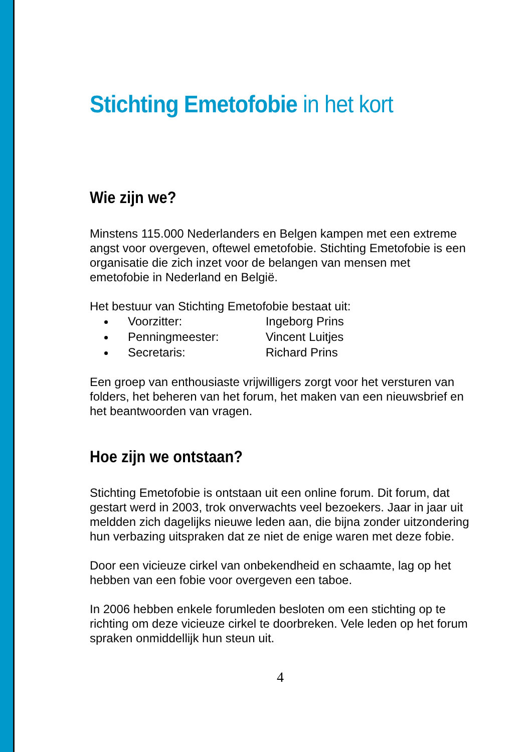Stichting Emetofobie in het kort
Wie zijn we?
Minstens 115.000 Nederlanders en Belgen kampen met een extreme angst voor overgeven, oftewel emetofobie. Stichting Emetofobie is een organisatie die zich inzet voor de belangen van mensen met emetofobie in Nederland en België.
Het bestuur van Stichting Emetofobie bestaat uit:
Voorzitter: Ingeborg Prins
Penningmeester: Vincent Luitjes
Secretaris: Richard Prins
Een groep van enthousiaste vrijwilligers zorgt voor het versturen van folders, het beheren van het forum, het maken van een nieuwsbrief en het beantwoorden van vragen.
Hoe zijn we ontstaan?
Stichting Emetofobie is ontstaan uit een online forum. Dit forum, dat gestart werd in 2003, trok onverwachts veel bezoekers. Jaar in jaar uit meldden zich dagelijks nieuwe leden aan, die bijna zonder uitzondering hun verbazing uitspraken dat ze niet de enige waren met deze fobie.
Door een vicieuze cirkel van onbekendheid en schaamte, lag op het hebben van een fobie voor overgeven een taboe.
In 2006 hebben enkele forumleden besloten om een stichting op te richting om deze vicieuze cirkel te doorbreken. Vele leden op het forum spraken onmiddellijk hun steun uit.
4